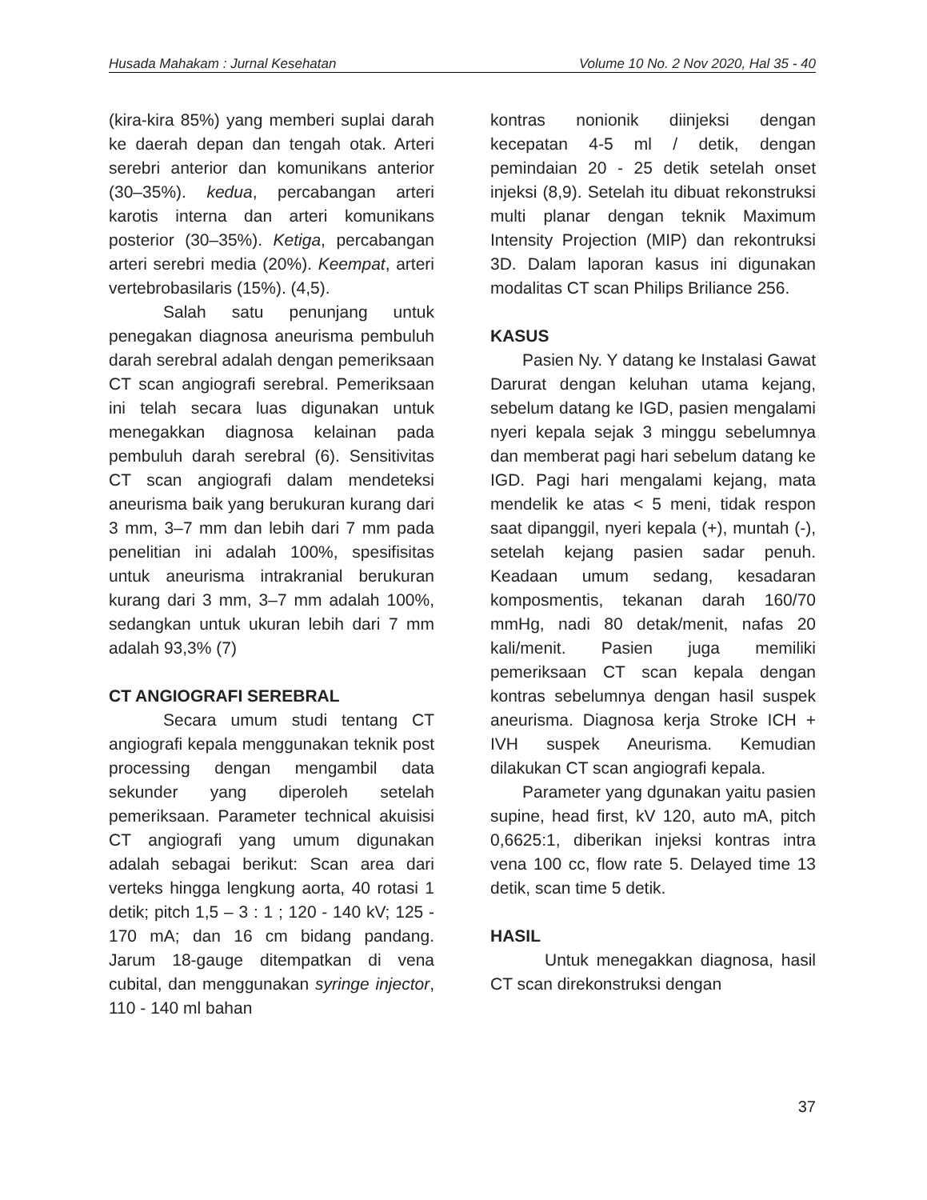Husada Mahakam : Jurnal Kesehatan Volume 10 No. 2 Nov 2020, Hal 35 - 40
(kira-kira 85%) yang memberi suplai darah ke daerah depan dan tengah otak. Arteri serebri anterior dan komunikans anterior (30–35%). kedua, percabangan arteri karotis interna dan arteri komunikans posterior (30–35%). Ketiga, percabangan arteri serebri media (20%). Keempat, arteri vertebrobasilaris (15%). (4,5).
Salah satu penunjang untuk penegakan diagnosa aneurisma pembuluh darah serebral adalah dengan pemeriksaan CT scan angiografi serebral. Pemeriksaan ini telah secara luas digunakan untuk menegakkan diagnosa kelainan pada pembuluh darah serebral (6). Sensitivitas CT scan angiografi dalam mendeteksi aneurisma baik yang berukuran kurang dari 3 mm, 3–7 mm dan lebih dari 7 mm pada penelitian ini adalah 100%, spesifisitas untuk aneurisma intrakranial berukuran kurang dari 3 mm, 3–7 mm adalah 100%, sedangkan untuk ukuran lebih dari 7 mm adalah 93,3% (7)
CT ANGIOGRAFI SEREBRAL
Secara umum studi tentang CT angiografi kepala menggunakan teknik post processing dengan mengambil data sekunder yang diperoleh setelah pemeriksaan. Parameter technical akuisisi CT angiografi yang umum digunakan adalah sebagai berikut: Scan area dari verteks hingga lengkung aorta, 40 rotasi 1 detik; pitch 1,5 – 3 : 1 ; 120 - 140 kV; 125 - 170 mA; dan 16 cm bidang pandang. Jarum 18-gauge ditempatkan di vena cubital, dan menggunakan syringe injector, 110 - 140 ml bahan
kontras nonionik diinjeksi dengan kecepatan 4-5 ml / detik, dengan pemindaian 20 - 25 detik setelah onset injeksi (8,9). Setelah itu dibuat rekonstruksi multi planar dengan teknik Maximum Intensity Projection (MIP) dan rekontruksi 3D. Dalam laporan kasus ini digunakan modalitas CT scan Philips Briliance 256.
KASUS
Pasien Ny. Y datang ke Instalasi Gawat Darurat dengan keluhan utama kejang, sebelum datang ke IGD, pasien mengalami nyeri kepala sejak 3 minggu sebelumnya dan memberat pagi hari sebelum datang ke IGD. Pagi hari mengalami kejang, mata mendelik ke atas < 5 meni, tidak respon saat dipanggil, nyeri kepala (+), muntah (-), setelah kejang pasien sadar penuh. Keadaan umum sedang, kesadaran komposmentis, tekanan darah 160/70 mmHg, nadi 80 detak/menit, nafas 20 kali/menit. Pasien juga memiliki pemeriksaan CT scan kepala dengan kontras sebelumnya dengan hasil suspek aneurisma. Diagnosa kerja Stroke ICH + IVH suspek Aneurisma. Kemudian dilakukan CT scan angiografi kepala.
Parameter yang dgunakan yaitu pasien supine, head first, kV 120, auto mA, pitch 0,6625:1, diberikan injeksi kontras intra vena 100 cc, flow rate 5. Delayed time 13 detik, scan time 5 detik.
HASIL
Untuk menegakkan diagnosa, hasil CT scan direkonstruksi dengan
37